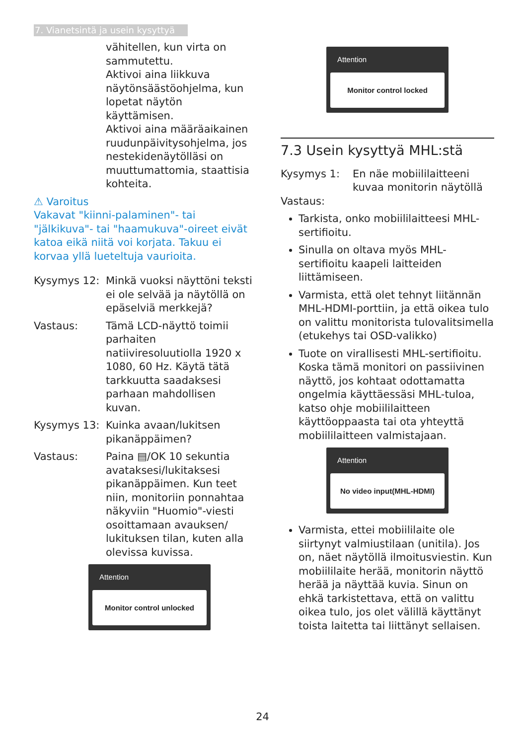7. Vianetsintä ja usein kysyttyä
vähitellen, kun virta on sammutettu.
Aktivoi aina liikkuva näytönsäästöohjelma, kun lopetat näytön käyttämisen.
Aktivoi aina määräaikainen ruudunpäivitysohjelma, jos nestekidenäytölläsi on muuttumattomia, staattisia kohteita.
⚠ Varoitus
Vakavat "kiinni-palaminen"- tai "jälkikuva"- tai "haamukuva"-oireet eivät katoa eikä niitä voi korjata. Takuu ei korvaa yllä lueteltuja vaurioita.
Kysymys 12: Minkä vuoksi näyttöni teksti ei ole selvää ja näytöllä on epäselviä merkkejä?
Vastaus: Tämä LCD-näyttö toimii parhaiten natiiviresoluutiolla 1920 x 1080, 60 Hz. Käytä tätä tarkkuutta saadaksesi parhaan mahdollisen kuvan.
Kysymys 13: Kuinka avaan/lukitsen pikanäppäimen?
Vastaus: Paina ▤/OK 10 sekuntia avataksesi/lukitaksesi pikanäppäimen. Kun teet niin, monitoriin ponnahtaa näkyviin "Huomio"-viesti osoittamaan avauksen/ lukituksen tilan, kuten alla olevissa kuvissa.
Attention
Monitor control unlocked
Attention
Monitor control locked
7.3 Usein kysyttyä MHL:stä
Kysymys 1: En näe mobiililaitteeni kuvaa monitorin näytöllä
Vastaus:
Tarkista, onko mobiililaitteesi MHL-sertifioitu.
Sinulla on oltava myös MHL-sertifioitu kaapeli laitteiden liittämiseen.
Varmista, että olet tehnyt liitännän MHL-HDMI-porttiin, ja että oikea tulo on valittu monitorista tulovalitsimella (etukehys tai OSD-valikko)
Tuote on virallisesti MHL-sertifioitu. Koska tämä monitori on passiivinen näyttö, jos kohtaat odottamatta ongelmia käyttäessäsi MHL-tuloa, katso ohje mobiililaitteen käyttöoppaasta tai ota yhteyttä mobiililaitteen valmistajaan.
Attention
No video input(MHL-HDMI)
Varmista, ettei mobiililaite ole siirtynyt valmiustilaan (unitila). Jos on, näet näytöllä ilmoitusviestin. Kun mobiililaite herää, monitorin näyttö herää ja näyttää kuvia. Sinun on ehkä tarkistettava, että on valittu oikea tulo, jos olet välillä käyttänyt toista laitetta tai liittänyt sellaisen.
24